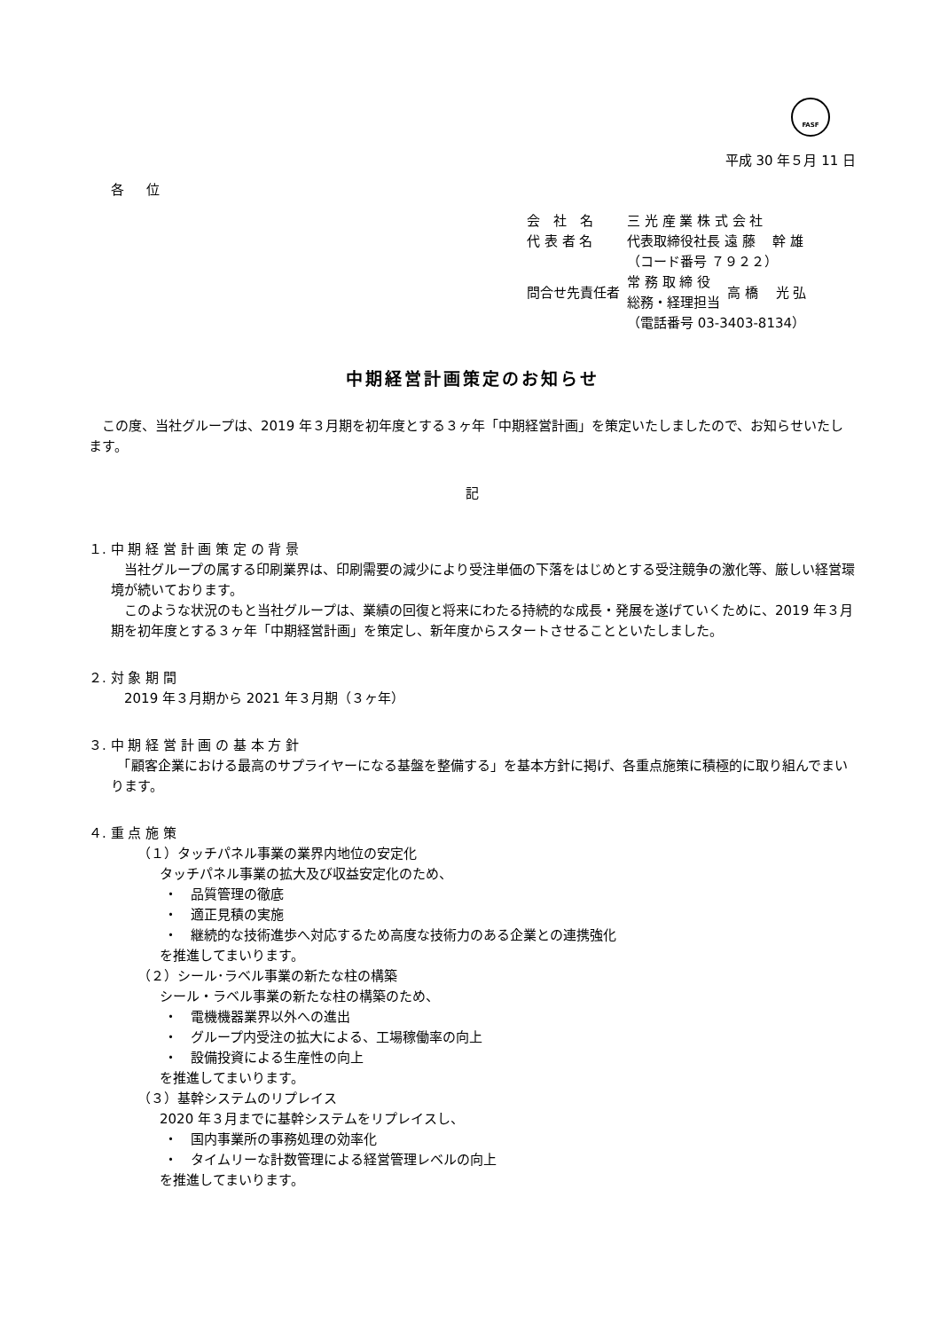FASF
平成 30 年５月 11 日
各 位
| 会 社 名 | 三 光 産 業 株 式 会 社 | |
| 代 表 者 名 | 代表取締役社長 遠 藤 幹 雄 | |
| | （コード番号 ７９２２） | |
| 問合せ先責任者 | 常 務 取 締 役 総務・経理担当 | 高 橋 光 弘 |
| | （電話番号 03-3403-8134） | |
中期経営計画策定のお知らせ
　この度、当社グループは、2019 年３月期を初年度とする３ヶ年「中期経営計画」を策定いたしましたので、お知らせいたします。
記
１. 中 期 経 営 計 画 策 定 の 背 景
　当社グループの属する印刷業界は、印刷需要の減少により受注単価の下落をはじめとする受注競争の激化等、厳しい経営環境が続いております。
　このような状況のもと当社グループは、業績の回復と将来にわたる持続的な成長・発展を遂げていくために、2019 年３月期を初年度とする３ヶ年「中期経営計画」を策定し、新年度からスタートさせることといたしました。
２. 対 象 期 間
　2019 年３月期から 2021 年３月期（３ヶ年）
３. 中 期 経 営 計 画 の 基 本 方 針
　「顧客企業における最高のサプライヤーになる基盤を整備する」を基本方針に掲げ、各重点施策に積極的に取り組んでまいります。
４. 重 点 施 策
（１）タッチパネル事業の業界内地位の安定化
タッチパネル事業の拡大及び収益安定化のため、
・　品質管理の徹底
・　適正見積の実施
・　継続的な技術進歩へ対応するため高度な技術力のある企業との連携強化
を推進してまいります。
（２）シール･ラベル事業の新たな柱の構築
シール・ラベル事業の新たな柱の構築のため、
・　電機機器業界以外への進出
・　グループ内受注の拡大による、工場稼働率の向上
・　設備投資による生産性の向上
を推進してまいります。
（３）基幹システムのリプレイス
2020 年３月までに基幹システムをリプレイスし、
・　国内事業所の事務処理の効率化
・　タイムリーな計数管理による経営管理レベルの向上
を推進してまいります。